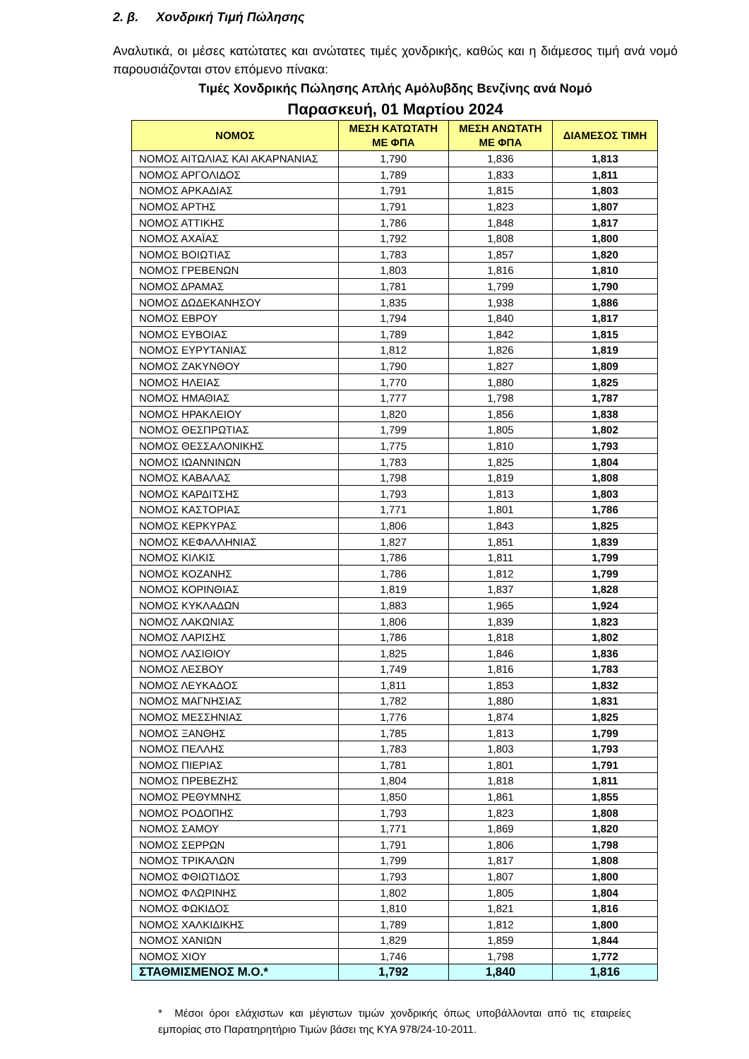2. β. Χονδρική Τιμή Πώλησης
Αναλυτικά, οι μέσες κατώτατες και ανώτατες τιμές χονδρικής, καθώς και η διάμεσος τιμή ανά νομό παρουσιάζονται στον επόμενο πίνακα:
Τιμές Χονδρικής Πώλησης Απλής Αμόλυβδης Βενζίνης ανά Νομό
Παρασκευή, 01 Μαρτίου 2024
| ΝΟΜΟΣ | ΜΕΣΗ ΚΑΤΩΤΑΤΗ ΜΕ ΦΠΑ | ΜΕΣΗ ΑΝΩΤΑΤΗ ΜΕ ΦΠΑ | ΔΙΑΜΕΣΟΣ ΤΙΜΗ |
| --- | --- | --- | --- |
| ΝΟΜΟΣ ΑΙΤΩΛΙΑΣ ΚΑΙ ΑΚΑΡΝΑΝΙΑΣ | 1,790 | 1,836 | 1,813 |
| ΝΟΜΟΣ ΑΡΓΟΛΙΔΟΣ | 1,789 | 1,833 | 1,811 |
| ΝΟΜΟΣ ΑΡΚΑΔΙΑΣ | 1,791 | 1,815 | 1,803 |
| ΝΟΜΟΣ ΑΡΤΗΣ | 1,791 | 1,823 | 1,807 |
| ΝΟΜΟΣ ΑΤΤΙΚΗΣ | 1,786 | 1,848 | 1,817 |
| ΝΟΜΟΣ ΑΧΑΪΑΣ | 1,792 | 1,808 | 1,800 |
| ΝΟΜΟΣ ΒΟΙΩΤΙΑΣ | 1,783 | 1,857 | 1,820 |
| ΝΟΜΟΣ ΓΡΕΒΕΝΩΝ | 1,803 | 1,816 | 1,810 |
| ΝΟΜΟΣ ΔΡΑΜΑΣ | 1,781 | 1,799 | 1,790 |
| ΝΟΜΟΣ ΔΩΔΕΚΑΝΗΣΟΥ | 1,835 | 1,938 | 1,886 |
| ΝΟΜΟΣ ΕΒΡΟΥ | 1,794 | 1,840 | 1,817 |
| ΝΟΜΟΣ ΕΥΒΟΙΑΣ | 1,789 | 1,842 | 1,815 |
| ΝΟΜΟΣ ΕΥΡΥΤΑΝΙΑΣ | 1,812 | 1,826 | 1,819 |
| ΝΟΜΟΣ ΖΑΚΥΝΘΟΥ | 1,790 | 1,827 | 1,809 |
| ΝΟΜΟΣ ΗΛΕΙΑΣ | 1,770 | 1,880 | 1,825 |
| ΝΟΜΟΣ ΗΜΑΘΙΑΣ | 1,777 | 1,798 | 1,787 |
| ΝΟΜΟΣ ΗΡΑΚΛΕΙΟΥ | 1,820 | 1,856 | 1,838 |
| ΝΟΜΟΣ ΘΕΣΠΡΩΤΙΑΣ | 1,799 | 1,805 | 1,802 |
| ΝΟΜΟΣ ΘΕΣΣΑΛΟΝΙΚΗΣ | 1,775 | 1,810 | 1,793 |
| ΝΟΜΟΣ ΙΩΑΝΝΙΝΩΝ | 1,783 | 1,825 | 1,804 |
| ΝΟΜΟΣ ΚΑΒΑΛΑΣ | 1,798 | 1,819 | 1,808 |
| ΝΟΜΟΣ ΚΑΡΔΙΤΣΗΣ | 1,793 | 1,813 | 1,803 |
| ΝΟΜΟΣ ΚΑΣΤΟΡΙΑΣ | 1,771 | 1,801 | 1,786 |
| ΝΟΜΟΣ ΚΕΡΚΥΡΑΣ | 1,806 | 1,843 | 1,825 |
| ΝΟΜΟΣ ΚΕΦΑΛΛΗΝΙΑΣ | 1,827 | 1,851 | 1,839 |
| ΝΟΜΟΣ ΚΙΛΚΙΣ | 1,786 | 1,811 | 1,799 |
| ΝΟΜΟΣ ΚΟΖΑΝΗΣ | 1,786 | 1,812 | 1,799 |
| ΝΟΜΟΣ ΚΟΡΙΝΘΙΑΣ | 1,819 | 1,837 | 1,828 |
| ΝΟΜΟΣ ΚΥΚΛΑΔΩΝ | 1,883 | 1,965 | 1,924 |
| ΝΟΜΟΣ ΛΑΚΩΝΙΑΣ | 1,806 | 1,839 | 1,823 |
| ΝΟΜΟΣ ΛΑΡΙΣΗΣ | 1,786 | 1,818 | 1,802 |
| ΝΟΜΟΣ ΛΑΣΙΘΙΟΥ | 1,825 | 1,846 | 1,836 |
| ΝΟΜΟΣ ΛΕΣΒΟΥ | 1,749 | 1,816 | 1,783 |
| ΝΟΜΟΣ ΛΕΥΚΑΔΟΣ | 1,811 | 1,853 | 1,832 |
| ΝΟΜΟΣ ΜΑΓΝΗΣΙΑΣ | 1,782 | 1,880 | 1,831 |
| ΝΟΜΟΣ ΜΕΣΣΗΝΙΑΣ | 1,776 | 1,874 | 1,825 |
| ΝΟΜΟΣ ΞΑΝΘΗΣ | 1,785 | 1,813 | 1,799 |
| ΝΟΜΟΣ ΠΕΛΛΗΣ | 1,783 | 1,803 | 1,793 |
| ΝΟΜΟΣ ΠΙΕΡΙΑΣ | 1,781 | 1,801 | 1,791 |
| ΝΟΜΟΣ ΠΡΕΒΕΖΗΣ | 1,804 | 1,818 | 1,811 |
| ΝΟΜΟΣ ΡΕΘΥΜΝΗΣ | 1,850 | 1,861 | 1,855 |
| ΝΟΜΟΣ ΡΟΔΟΠΗΣ | 1,793 | 1,823 | 1,808 |
| ΝΟΜΟΣ ΣΑΜΟΥ | 1,771 | 1,869 | 1,820 |
| ΝΟΜΟΣ ΣΕΡΡΩΝ | 1,791 | 1,806 | 1,798 |
| ΝΟΜΟΣ ΤΡΙΚΑΛΩΝ | 1,799 | 1,817 | 1,808 |
| ΝΟΜΟΣ ΦΘΙΩΤΙΔΟΣ | 1,793 | 1,807 | 1,800 |
| ΝΟΜΟΣ ΦΛΩΡΙΝΗΣ | 1,802 | 1,805 | 1,804 |
| ΝΟΜΟΣ ΦΩΚΙΔΟΣ | 1,810 | 1,821 | 1,816 |
| ΝΟΜΟΣ ΧΑΛΚΙΔΙΚΗΣ | 1,789 | 1,812 | 1,800 |
| ΝΟΜΟΣ ΧΑΝΙΩΝ | 1,829 | 1,859 | 1,844 |
| ΝΟΜΟΣ ΧΙΟΥ | 1,746 | 1,798 | 1,772 |
| ΣΤΑΘΜΙΣΜΕΝΟΣ Μ.Ο.* | 1,792 | 1,840 | 1,816 |
* Μέσοι όροι ελάχιστων και μέγιστων τιμών χονδρικής όπως υποβάλλονται από τις εταιρείες εμπορίας στο Παρατηρητήριο Τιμών βάσει της ΚΥΑ 978/24-10-2011.